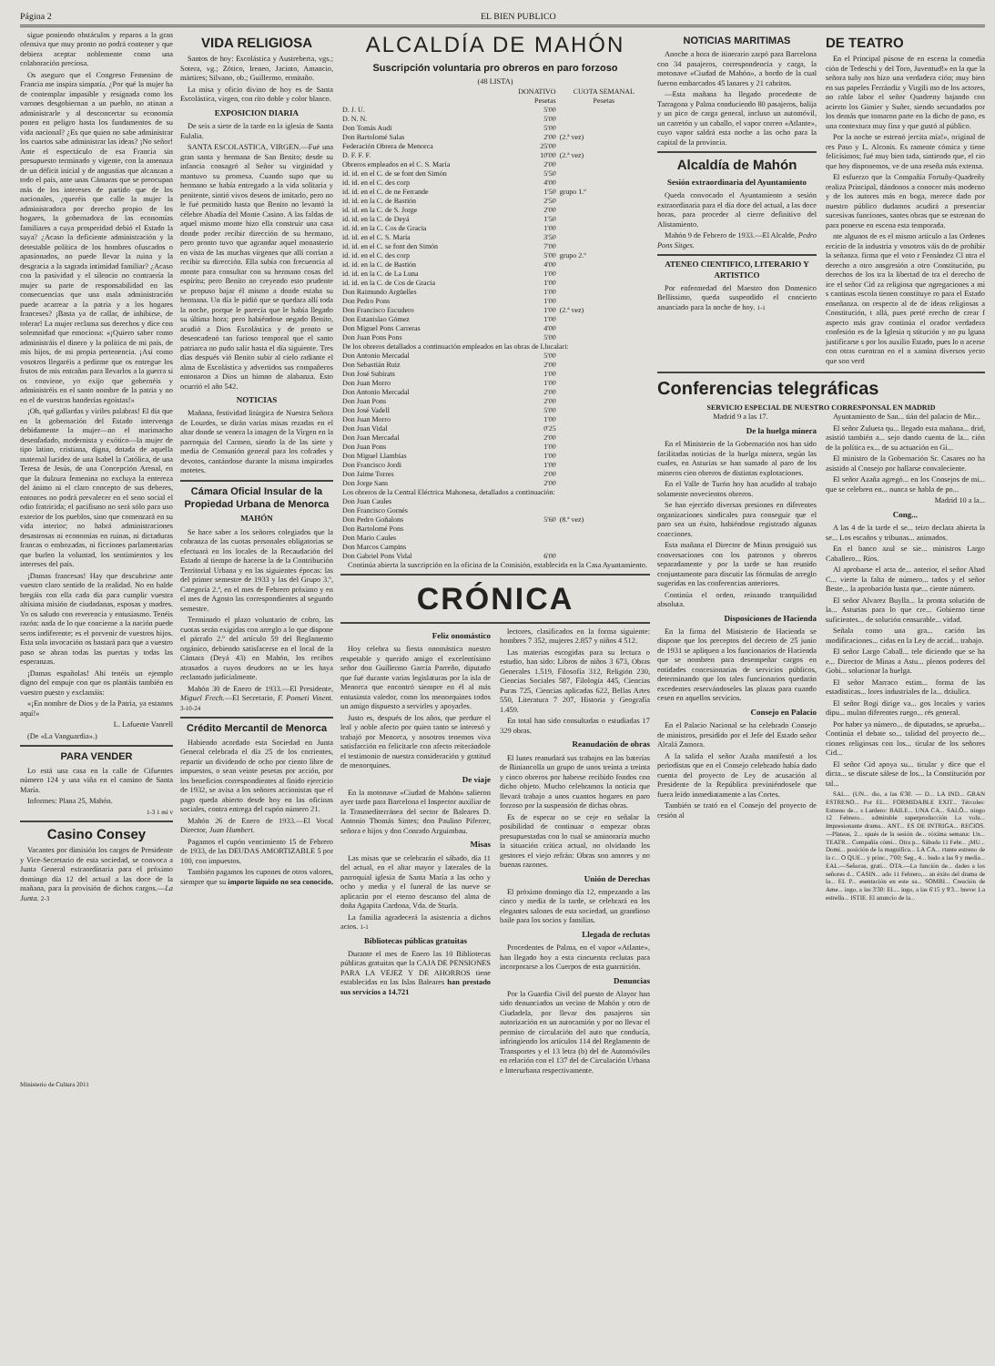Página 2 EL BIEN PUBLICO
sigue poniendo obstáculos y reparos a la gran ofensiva que muy pronto no podrá contener y que debiera aceptar noblemente como una colaboración preciosa.
Os aseguro que el Congreso Femenino de Francia me inspira simpatía. ¿Por qué la mujer ha de contemplar impasible y resignada como los varones desgobiernan a un pueblo, no atinan a administrarle y al desconcertar su economía ponen en peligro hasta los fundamentos de su vida nacional? ¿Es que quien no sabe administrar los cuartos sabe administrar las ideas? ¡No señor! Ante el espectáculo de esa Francia sin presupuesto terminado y vigente, con la amenaza de un déficit inicial y de angustias que alcanzan a todo el país, ante unas Cámaras que se preocupan más de los intereses de partido que de los nacionales, ¿queréis que calle la mujer la administradora por derecho propio de los hogares, la gobernadora de las economías familiares a cuya prosperidad debió el Estado la suya? ¿Acaso la deficiente administración y la detestable política de los hombres ofuscados o apasionados, no puede llevar la ruina y la desgracia a la sagrada intimidad familiar? ¿Acaso con la pasividad y el silencio no contraería la mujer su parte de responsabilidad en las consecuencias que una mala administración puede acarrear a la patria y a los hogares franceses? ¡Basta ya de callar, de inhibirse, de tolerar! La mujer reclama sus derechos y dice con solemnidad que emociona: «¡Quiero saber como administráis el dinero y la política de mi país, de mis hijos, de mi propia pertenencia. ¡Así como vosotros llegaréis a pedirme que os entregue los frutos de mis entrañas para llevarlos a la guerra si os conviene, yo exijo que gobernéis y administréis en el santo nombre de la patria y no en el de vuestras banderías egoístas!»
¡Oh, qué gallardas y viriles palabras! El día que en la gobernación del Estado intervenga debidamente la mujer—no el marimacho desenfadado, modernista y exótico—la mujer de tipo latino, cristiana, digna, dotada de aquella maternal lucidez de una Isabel la Católica, de una Teresa de Jesús, de una Concepción Arenal, en que la dulzura femenina no excluya la entereza del ánimo ni el claro concepto de sus deberes, entonces no podrá prevalecer en el seno social el odio fratricida; el pacifismo no será sólo para uso exterior de los pueblos, sino que comenzará en su vida interior; no habrá administraciones desastrosas ni economías en ruinas, ni dictaduras francas o embozadas, ni ficciones parlamentarias que burlen la voluntad, los sentimientos y los intereses del país.
¡Damas francesas! Hay que descubrirse ante vuestro claro sentido de la realidad. No en balde bregáis con ella cada día para cumplir vuestra altísima misión de ciudadanas, esposas y madres. Yo os saludo con reverencia y entusiasmo. Tenéis razón: nada de lo que concierne a la nación puede seros indiferente; es el porvenir de vuestros hijos. Esta sola invocación os bastará para que a vuestro paso se abran todas las puertas y todas las esperanzas.
¡Damas españolas! Ahí tenéis un ejemplo digno del empuje con que os plantáis también en vuestro puesto y exclamáis:
«¡En nombre de Dios y de la Patria, ya estamos aquí!»
L. Lafuente Vanrell
(De «La Vanguardia».)
PARA VENDER
Lo está una casa en la calle de Cifuentes número 124 y una viña en el camino de Santa María.
Informes: Plana 25, Mahón.
1-3 1 mi v
Casino Consey
Vacantes por dimisión los cargos de Presidente y Vice-Secretario de esta sociedad, se convoca a Junta General extraordinaria para el próximo domingo día 12 del actual a las doce de la mañana, para la provisión de dichos cargos.—La Junta. 2-3
VIDA RELIGIOSA
Santos de hoy: Escolástica y Austreberta, vgs.; Sotera, vg.; Zótico, Ireneo, Jacinto, Amancio, mártires; Silvano, ob.; Guillermo, ermitaño.
La misa y oficio divino de hoy es de Santa Escolástica, virgen, con rito doble y color blanco.
EXPOSICION DIARIA
De seis a siete de la tarde en la iglesia de Santa Eulalia.
SANTA ESCOLASTICA, VIRGEN.—Fué una gran santa y hermana de San Benito; desde su infancia consagró al Señor su virginidad y mantuvo su promesa. Cuando supo que su hermano se había entregado a la vida solitaria y penitente, sintió vivos deseos de imitarlo, pero no le fué permitido hasta que Benito no levantó la célebre Abadía del Monte Casino. A las faldas de aquel mismo monte hizo ella construir una casa donde poder recibir dirección de su hermano, pero pronto tuvo que agrandar aquel monasterio en vista de las muchas vírgenes que allí corrían a recibir su dirección. Ella subía con frecuencia al monte para consultar con su hermano cosas del espíritu; pero Benito no creyendo esto prudente se propuso bajar él mismo a donde estaba su hermana. Un día le pidió que se quedara allí toda la noche, porque le parecía que le había llegado su última hora; pero habiéndose negado Benito, acudió a Dios Escolástica y de pronto se desencadenó tan furioso temporal que el santo patriarca no pudo salir hasta el día siguiente. Tres días después vió Benito subir al cielo radiante el alma de Escolástica y advertidos sus compañeros entonaron a Dios un himno de alabanza. Esto ocurrió el año 542.
NOTICIAS
Mañana, festividad litúrgica de Nuestra Señora de Lourdes, se dirán varias misas rezadas en el altar donde se venera la imagen de la Virgen en la parroquia del Carmen, siendo la de las siete y media de Comunión general para los cofrades y devotos, cantándose durante la misma inspirados motetes.
Cámara Oficial Insular de la Propiedad Urbana de Menorca
MAHÓN
Se hace saber a los señores colegiados que la cobranza de las cuotas personales obligatorias se efectuará en los locales de la Recaudación del Estado al tiempo de hacerse la de la Contribución Territorial Urbana y en las siguientes épocas: las del primer semestre de 1933 y las del Grupo 3.º, Categoría 2.ª, en el mes de Febrero próximo y en el mes de Agosto las correspondientes al segundo semestre.
Terminado el plazo voluntario de cobro, las cuotas serán exigidas con arreglo a lo que dispone el párrafo 2.º del artículo 59 del Reglamento orgánico, debiendo satisfacerse en el local de la Cámara (Deyá 43) en Mahón, los recibos atrasados a cuyos deudores no se les haya reclamado judicialmente.
Mahón 30 de Enero de 1933.—El Presidente, Miguel Frech.—El Secretario, F. Ponseti Vinent. 3-10-24
Crédito Mercantil de Menorca
Habiendo acordado esta Sociedad en Junta General celebrada el día 25 de los corrientes, repartir un dividendo de ocho por ciento libre de impuestos, o sean veinte pesetas por acción, por los beneficios correspondientes al finido ejercicio de 1932, se avisa a los señores accionistas que el pago queda abierto desde hoy en las oficinas sociales, contra entrega del cupón número 21.
Mahón 26 de Enero de 1933.—El Vocal Director, Juan Humbert.
Pagamos el cupón vencimiento 15 de Febrero de 1933, de las DEUDAS AMORTIZABLE 5 por 100, con impuestos.
También pagamos los cupones de otros valores, siempre que su importe líquido no sea conocido.
ALCALDÍA DE MAHÓN
Suscripción voluntaria pro obreros en paro forzoso
(48 LISTA)
| | DONATIVO Pesetas | CUOTA SEMANAL Pesetas |
| --- | --- | --- |
| D. J. U. | 5'00 | |
| D. N. N. | 5'00 | |
| Don Tomás Audi | 5'00 | |
| Don Bartolomé Salas | 2'00 | (2.ª vez) |
| Federación Obrera de Menorca | 25'00 | |
| D. F. F. F. | 10'00 | (2.ª vez) |
| Obreros empleados en el C. S. María | 2'00 | |
| id. id. en el C. de se font den Simón | 5'50 | |
| id. id. en el C. des corp | 4'00 | |
| id. id. en el C. de ne Ferrande | 1'50 | grupo 1.º |
| id. id. en la C. de Bastión | 2'50 | |
| id. id. en la C. de S. Jorge | 2'00 | |
| id. id. en la C. de Deyá | 1'50 | |
| id. id. en la C. Cos de Gracia | 1'00 | |
| id. id. en el C. S. María | 3'50 | |
| id. id. en el C. se font den Simón | 7'00 | |
| id. id. en el C. des corp | 5'00 | grupo 2.º |
| id. id. en la C. de Bastión | 4'00 | |
| id. id. en la C. de La Luna | 1'00 | |
| id. id. en la C. de Cos de Gracia | 1'00 | |
| Don Raimundo Argüelles | 1'00 | |
| Don Pedro Pons | 1'00 | |
| Don Francisco Escudero | 1'00 | (2.ª vez) |
| Don Estanislao Gómez | 1'00 | |
| Don Miguel Pons Carreras | 4'00 | |
| Don Juan Pons Pons | 5'00 | |
| De los obreros detallados a continuación empleados en las obras de Llucalari: | | |
| Don Antonio Mercadal | 5'00 | |
| Don Sebastián Ruiz | 2'00 | |
| Don José Subirats | 1'00 | |
| Don Juan Morro | 1'00 | |
| Don Antonio Mercadal | 2'00 | |
| Don Juan Pons | 2'00 | |
| Don José Vadell | 5'00 | |
| Don Juan Morro | 1'00 | |
| Don Juan Vidal | 0'25 | |
| Don Juan Mercadal | 2'00 | |
| Don Juan Pons | 1'00 | |
| Don Miguel Llambías | 1'00 | |
| Don Francisco Jordi | 1'00 | |
| Don Jaime Torres | 2'00 | |
| Don Jorge Sans | 2'00 | |
| Los obreros de la Central Eléctrica Mahonesa, detallados a continuación: | | |
| Don Juan Caules | | |
| Don Francisco Gornés | | |
| Don Pedro Goñalons | 5'60 | (8.ª vez) |
| Don Bartolomé Pons | | |
| Don Mario Caules | | |
| Don Marcos Campins | | |
| Don Gabriel Pons Vidal | 6'00 | |
Continúa abierta la suscripción en la oficina de la Comisión, establecida en la Casa Ayuntamiento.
CRÓNICA
Feliz onomástico
Hoy celebra su fiesta onomástica nuestro respetable y querido amigo el excelentísimo señor don Guillermo García Parreño, diputado que fué durante varias legislaturas por la isla de Menorca que encontró siempre en él al más entusiasta valedor, como los menorquines todos un amigo dispuesto a servirles y apoyarles.
Justo es, después de los años, que perdure el leal y noble afecto por quien tanto se interesó y trabajó por Menorca, y nosotros tenemos viva satisfacción en felicitarle con afecto reiterándole el testimonio de nuestra consideración y gratitud de menorquines.
De viaje
En la motonave «Ciudad de Mahón» salieron ayer tarde para Barcelona el Inspector auxiliar de la Trasmediterránea del sector de Baleares D. Antonio Thomás Sintes; don Paulino Piferrer, señora e hijos y don Conrado Arguimbau.
Misas
Las misas que se celebrarán el sábado, día 11 del actual, en el altar mayor y laterales de la parroquial iglesia de Santa María a las ocho y ocho y media y el funeral de las nueve se aplicarán por el eterno descanso del alma de doña Agapita Cardona, Vda. de Sturla.
La familia agradecerá la asistencia a dichos actos. 1-1
Bibliotecas públicas gratuitas
Durante el mes de Enero las 10 Bibliotecas públicas gratuitas que la CAJA DE PENSIONES PARA LA VEJEZ Y DE AHORROS tiene establecidas en las Islas Baleares han prestado sus servicios a 14.721
lectores, clasificados en la forma siguiente: hombres 7 352, mujeres 2.857 y niños 4 512.
Las materias escogidas para su lectura o estudio, han sido: Libros de niños 3 673, Obras Generales 1.519, Filosofía 312, Religión 230, Ciencias Sociales 587, Filología 445, Ciencias Puras 725, Ciencias aplicadas 622, Bellas Artes 550, Literatura 7 207, Historia y Geografía 1.459.
En total han sido consultadas o estudiadas 17 329 obras.
Reanudación de obras
El lunes reanudará sus trabajos en las baterías de Biniancolla un grupo de unos treinta a treinta y cinco obreros por haberse recibido fondos con dicho objeto. Mucho celebramos la noticia que llevará trabajo a unos cuantos hogares en paro forzoso por la suspensión de dichas obras.
Es de esperar no se ceje en señalar la posibilidad de continuar o empezar obras presupuestadas con lo cual se aminoraría mucho la situación crítica actual, no olvidando los gestores el viejo refrán: Obras son amores y no buenas razones.
Unión de Derechas
El próximo domingo día 12, empezando a las cinco y media de la tarde, se celebrará en los elegantes salones de esta sociedad, un grandioso baile para los socios y familias.
Llegada de reclutas
Procedentes de Palma, en el vapor «Atlante», han llegado hoy a esta cincuenta reclutas para incorporarse a los Cuerpos de esta guarnición.
Denuncias
Por la Guardia Civil del puesto de Alayor han sido denunciados un vecino de Mahón y otro de Ciudadela, por llevar dos pasajeros sin autorización en un autocamión y por no llevar el permiso de circulación del auto que conducía, infringiendo los artículos 114 del Reglamento de Transportes y el 13 letra (b) del de Automóviles en relación con el 137 del de Circulación Urbana e Interurbana respectivamente.
NOTICIAS MARITIMAS
Anoche a hora de itinerario zarpó para Barcelona con 34 pasajeros, correspondencia y carga, la motonave «Ciudad de Mahón», a bordo de la cual fueron embarcados 45 lanares y 21 cabritos.
—Esta mañana ha llegado procedente de Tarragona y Palma conduciendo 80 pasajeros, balija y un pico de carga general, incluso un automóvil, un carretón y un caballo, el vapor correo «Atlante», cuyo vapor saldrá esta noche a las ocho para la capital de la provincia.
Alcaldía de Mahón
Sesión extraordinaria del Ayuntamiento
Queda convocado el Ayuntamiento a sesión extraordinaria para el día doce del actual, a las doce horas, para proceder al cierre definitivo del Alistamiento.
Mahón 9 de Febrero de 1933.—El Alcalde, Pedro Pons Sitges.
ATENEO CIENTIFICO, LITERARIO Y ARTISTICO
Por enfermedad del Maestro don Domenico Bellissimo, queda suspendido el concierto anunciado para la noche de hoy. 1-1
DE TEATRO
En el Principal púsose de en escena la comedia ción de Tedeschi y del Toro, Juventud!» en la que la señora tuñy nos hizo una verdadera ción; muy bien en sus papeles Ferrándiz y Virgili mo de los actores, no rable labor el señor Quadreny bajando con acierto los Gimier y Suñer, siendo secundados por los demás que tomaron parte en la dicho de paso, es una contextura muy fina y que gustó al público.
Por la noche se estrenó jercita mía!», original de res Paso y L. Alconis. Es ramente cómica y tiene felicísimos; fué muy bien tada, sintiendo que, el cio que hoy disponemos, ve de una reseña más extensa.
El esfuerzo que la Compañía Fortuñy-Quadreñy realiza Principal, dándonos a conocer más moderno y de los autores más en boga, merece dado por nuestro público dudamos acudirá a presenciar sucesivas funciones, santes obras que se estrenan do para ponerse en escena esta temporada.
nte algunos de es el mismo artículo a las Ordenes ercicio de la industria y vosotros váis do de prohibir la señanza. firma que el voto r Fernández Cl ntra el derecho a otro ansgresión a otro Constitución, pu derechos de los tra la libertad de tra el derecho de ice el señor Cid za religiosa que ngregaciones a mi s cantinas escola tienen constituye ro para el Estado enseñanza. on respecto al de de ideas religiosas a Constitución, t allá, pues preté erecho de crear f aspecto más grav continúa el orador verdadera confesión es de la Iglesia q stitución y no pu lguna justificarse s por los auxilio Estado, pues lo n acerse con otras cuentran en el n xamina diversos yecto que son verd
Conferencias telegráficas
SERVICIO ESPECIAL DE NUESTRO CORRESPONSAL EN MADRID
Madrid 9 a las 17.
De la huelga minera
En el Ministerio de la Gobernación nos han sido facilitadas noticias de la huelga minera, según las cuales, en Asturias se han sumado al paro de los mineros cien obreros de distintas explotaciones.
En el Valle de Turón hoy han acudido al trabajo solamente novecientos obreros.
Se han ejercido diversas presiones en diferentes organizaciones sindicales para conseguir que el paro sea un éxito, habiéndose registrado algunas coacciones.
Esta mañana el Director de Minas prosiguió sus conversaciones con los patronos y obreros separadamente y por la tarde se han reunido conjuntamente para discutir las fórmulas de arreglo sugeridas en las conferencias anteriores.
Continúa el orden, reinando tranquilidad absoluta.
Disposiciones de Hacienda
En la firma del Ministerio de Hacienda se dispone que los preceptos del decreto de 25 junio de 1931 se apliquen a los funcionarios de Hacienda que se nombren para desempeñar cargos en entidades concesionarias de servicios públicos, determinando que los tales funcionarios quedarán excedentes reservándoseles las plazas para cuando cesen en aquellos servicios.
Consejo en Palacio
En el Palacio Nacional se ha celebrado Consejo de ministros, presidido por el Jefe del Estado señor Alcalá Zamora.
A la salida el señor Azaña manifestó a los periodistas que en el Consejo celebrado había dado cuenta del proyecto de Ley de acusación al Presidente de la República previniéndosele que fuera leído inmediatamente a las Cortes.
También se trató en el Consejo del proyecto de cesión al
Ayuntamiento de San... tián del palacio de Mir...
El señor Zulueta qu... llegado esta mañana... drid, asistió también a... sejo dando cuenta de la... ción de la política ex... de su actuación en Gi...
El ministro de la Gobernación Sr. Casares no ha asistido al Consejo por hallarse convaleciente.
El señor Azaña agregó... en los Consejos de mi... que se celebren en... nunca se habla de po...
Madrid 10 a la...
Cong...
A las 4 de la tarde el se... teiro declara abierta la se... Los escaños y tribunas... animados.
En el banco azul se sie... ministros Largo Caballero... Ríos.
Al aprobarse el acta de... anterior, el señor Abad C... vierte la falta de número... tados y el señor Beste... la aprobación hasta que... ciente número.
El señor Alvarez Buylla... la pronta solución de la... Asturias para lo que cre... Gobierno tiene suficientes... de solución censurable... vidad.
Señala como una gra... cación las modificaciones... cidas en la Ley de accid... trabajo.
El señor Largo Caball... tele diciendo que se ha e... Director de Minas a Astu... plenos poderes del Gobi... solucionar la huelga.
El señor Marraco estim... forma de las estadísticas... lores industriales de la... dráulica.
El señor Rogi dirige va... gos locales y varios dipu... mulan diferentes ruego... rés general.
Por haber ya número... de diputados, se aprueba... Continúa el debate so... talidad del proyecto de... ciones religiosas con los... ticular de los señores Cid...
El señor Cid apoya su... ticular y dice que el dicta... se discute sálese de los... la Constitución por tal...
SAL... (UN... dio, a las 6'30. — D... LA IND... GRAN ESTRENO... Por EL... FORMIDABLE EXIT... Tércoles: Estreno de... s Lardero: BAILE... UNA CA... SALÓ... ningo 12 Febrero... admirable superproducción La volu... Impresionante drama... ANT... ES DE INTRIGA... RECIOS.—Plateas, 2... spués de la sesión de... róxima semana: Un... TEATR... Compañía cómi... Otra p... Sábado 11 Febr... ¡MU... Domi... posición de la magnífica... LA CA... rtante estreno de la c... O QUE... y princ., 7'00; Seg., 4... bado a las 9 y media... EAL.—Señoras, grati... OTA.—La función de... dades a los señores d... CASIN... ado 11 Febrero,... an éxito del drama de la... EL P... esentación en este sa... SOMBI... Creación de Ame... ingo, a las 3'30: EL... ingo, a las 6'15 y 9'3... breve: La estrella... ISTIE. El anuncio de la...
Ministerio de Cultura 2011